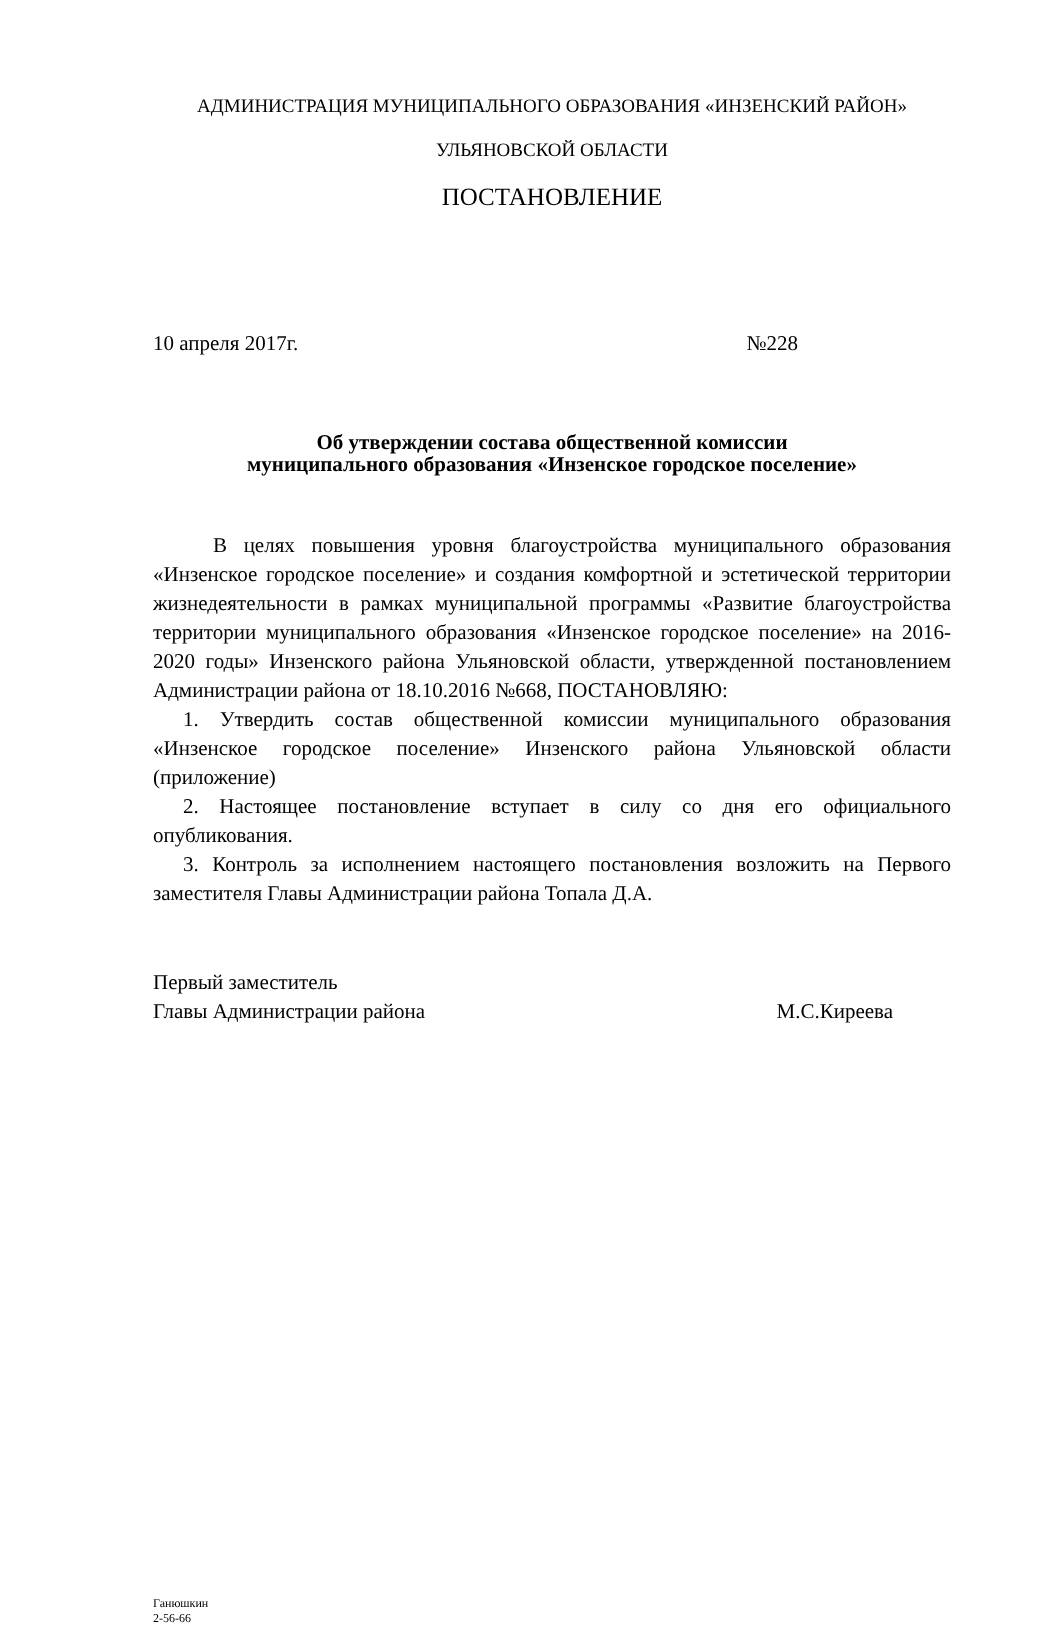АДМИНИСТРАЦИЯ МУНИЦИПАЛЬНОГО ОБРАЗОВАНИЯ «ИНЗЕНСКИЙ РАЙОН»
УЛЬЯНОВСКОЙ ОБЛАСТИ
ПОСТАНОВЛЕНИЕ
10 апреля 2017г. №228
Об утверждении состава общественной комиссии
муниципального образования «Инзенское городское поселение»
В целях повышения уровня благоустройства муниципального образования «Инзенское городское поселение» и создания комфортной и эстетической территории жизнедеятельности в рамках муниципальной программы «Развитие благоустройства территории муниципального образования «Инзенское городское поселение» на 2016-2020 годы» Инзенского района Ульяновской области, утвержденной постановлением Администрации района от 18.10.2016 №668, ПОСТАНОВЛЯЮ:
1. Утвердить состав общественной комиссии муниципального образования «Инзенское городское поселение» Инзенского района Ульяновской области (приложение)
2. Настоящее постановление вступает в силу со дня его официального опубликования.
3. Контроль за исполнением настоящего постановления возложить на Первого заместителя Главы Администрации района Топала Д.А.
Первый заместитель
Главы Администрации района М.С.Киреева
Ганюшкин
2-56-66